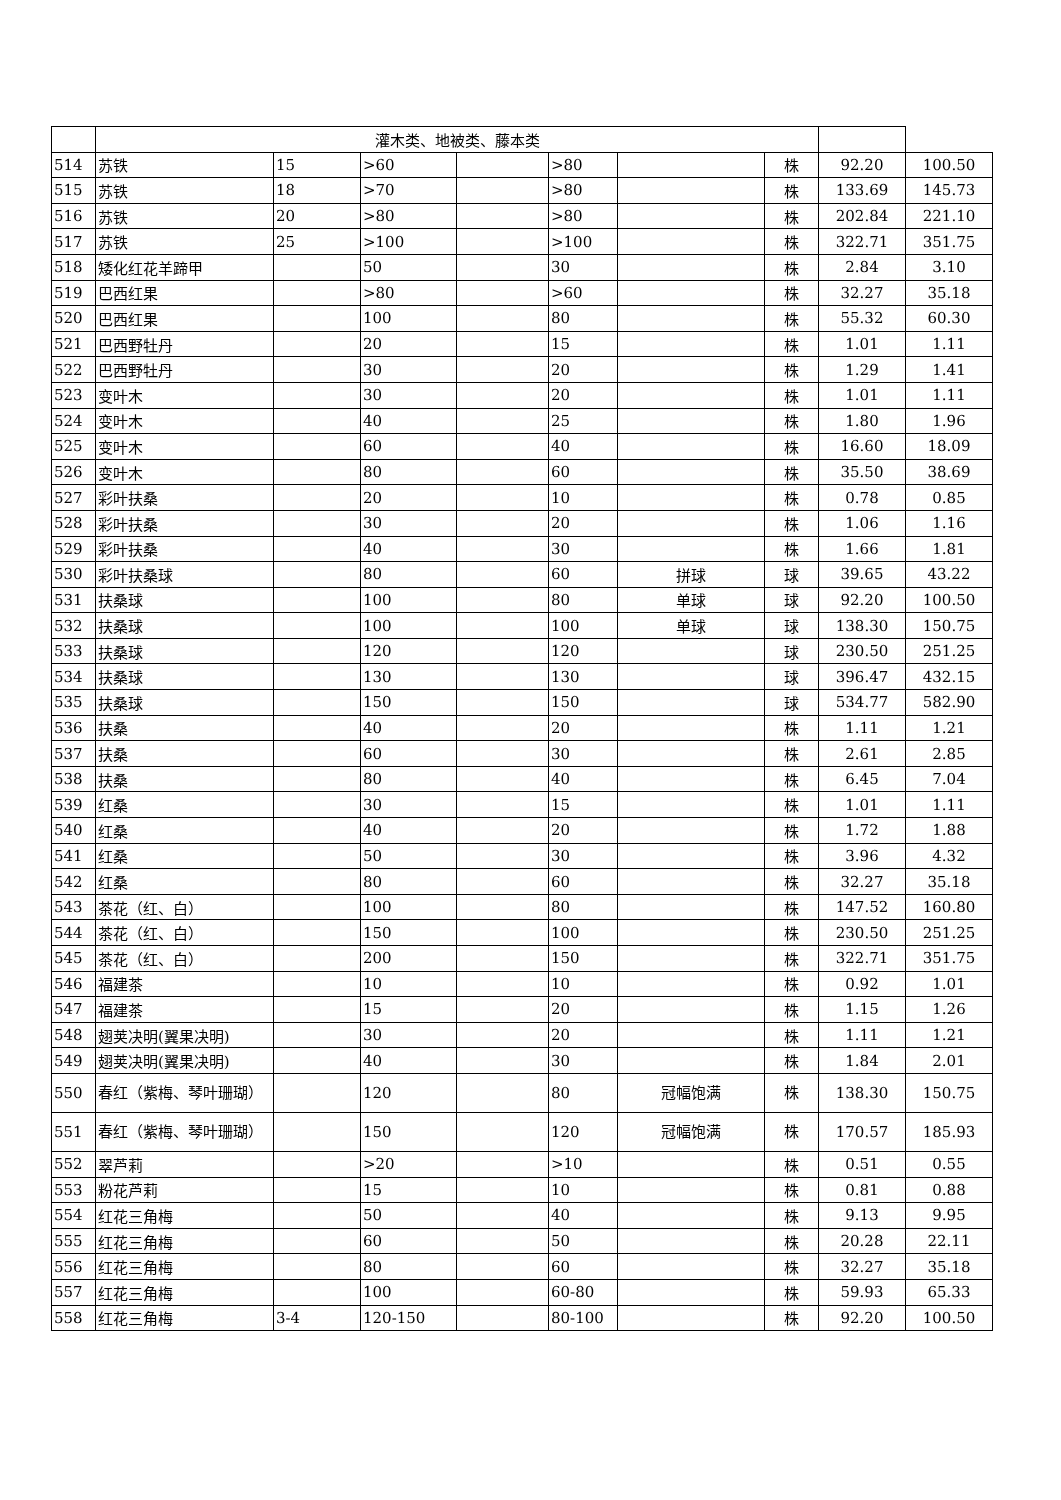| | 灌木类、地被类、藤本类 | | | | | | | | |
| 514 | 苏铁 | 15 | >60 | | >80 | | 株 | 92.20 | 100.50 |
| 515 | 苏铁 | 18 | >70 | | >80 | | 株 | 133.69 | 145.73 |
| 516 | 苏铁 | 20 | >80 | | >80 | | 株 | 202.84 | 221.10 |
| 517 | 苏铁 | 25 | >100 | | >100 | | 株 | 322.71 | 351.75 |
| 518 | 矮化红花羊蹄甲 | | 50 | | 30 | | 株 | 2.84 | 3.10 |
| 519 | 巴西红果 | | >80 | | >60 | | 株 | 32.27 | 35.18 |
| 520 | 巴西红果 | | 100 | | 80 | | 株 | 55.32 | 60.30 |
| 521 | 巴西野牡丹 | | 20 | | 15 | | 株 | 1.01 | 1.11 |
| 522 | 巴西野牡丹 | | 30 | | 20 | | 株 | 1.29 | 1.41 |
| 523 | 变叶木 | | 30 | | 20 | | 株 | 1.01 | 1.11 |
| 524 | 变叶木 | | 40 | | 25 | | 株 | 1.80 | 1.96 |
| 525 | 变叶木 | | 60 | | 40 | | 株 | 16.60 | 18.09 |
| 526 | 变叶木 | | 80 | | 60 | | 株 | 35.50 | 38.69 |
| 527 | 彩叶扶桑 | | 20 | | 10 | | 株 | 0.78 | 0.85 |
| 528 | 彩叶扶桑 | | 30 | | 20 | | 株 | 1.06 | 1.16 |
| 529 | 彩叶扶桑 | | 40 | | 30 | | 株 | 1.66 | 1.81 |
| 530 | 彩叶扶桑球 | | 80 | | 60 | 拼球 | 球 | 39.65 | 43.22 |
| 531 | 扶桑球 | | 100 | | 80 | 单球 | 球 | 92.20 | 100.50 |
| 532 | 扶桑球 | | 100 | | 100 | 单球 | 球 | 138.30 | 150.75 |
| 533 | 扶桑球 | | 120 | | 120 | | 球 | 230.50 | 251.25 |
| 534 | 扶桑球 | | 130 | | 130 | | 球 | 396.47 | 432.15 |
| 535 | 扶桑球 | | 150 | | 150 | | 球 | 534.77 | 582.90 |
| 536 | 扶桑 | | 40 | | 20 | | 株 | 1.11 | 1.21 |
| 537 | 扶桑 | | 60 | | 30 | | 株 | 2.61 | 2.85 |
| 538 | 扶桑 | | 80 | | 40 | | 株 | 6.45 | 7.04 |
| 539 | 红桑 | | 30 | | 15 | | 株 | 1.01 | 1.11 |
| 540 | 红桑 | | 40 | | 20 | | 株 | 1.72 | 1.88 |
| 541 | 红桑 | | 50 | | 30 | | 株 | 3.96 | 4.32 |
| 542 | 红桑 | | 80 | | 60 | | 株 | 32.27 | 35.18 |
| 543 | 茶花（红、白） | | 100 | | 80 | | 株 | 147.52 | 160.80 |
| 544 | 茶花（红、白） | | 150 | | 100 | | 株 | 230.50 | 251.25 |
| 545 | 茶花（红、白） | | 200 | | 150 | | 株 | 322.71 | 351.75 |
| 546 | 福建茶 | | 10 | | 10 | | 株 | 0.92 | 1.01 |
| 547 | 福建茶 | | 15 | | 20 | | 株 | 1.15 | 1.26 |
| 548 | 翅荚决明(翼果决明) | | 30 | | 20 | | 株 | 1.11 | 1.21 |
| 549 | 翅荚决明(翼果决明) | | 40 | | 30 | | 株 | 1.84 | 2.01 |
| 550 | 春红（紫梅、琴叶珊瑚） | | 120 | | 80 | 冠幅饱满 | 株 | 138.30 | 150.75 |
| 551 | 春红（紫梅、琴叶珊瑚） | | 150 | | 120 | 冠幅饱满 | 株 | 170.57 | 185.93 |
| 552 | 翠芦莉 | | >20 | | >10 | | 株 | 0.51 | 0.55 |
| 553 | 粉花芦莉 | | 15 | | 10 | | 株 | 0.81 | 0.88 |
| 554 | 红花三角梅 | | 50 | | 40 | | 株 | 9.13 | 9.95 |
| 555 | 红花三角梅 | | 60 | | 50 | | 株 | 20.28 | 22.11 |
| 556 | 红花三角梅 | | 80 | | 60 | | 株 | 32.27 | 35.18 |
| 557 | 红花三角梅 | | 100 | | 60-80 | | 株 | 59.93 | 65.33 |
| 558 | 红花三角梅 | 3-4 | 120-150 | | 80-100 | | 株 | 92.20 | 100.50 |